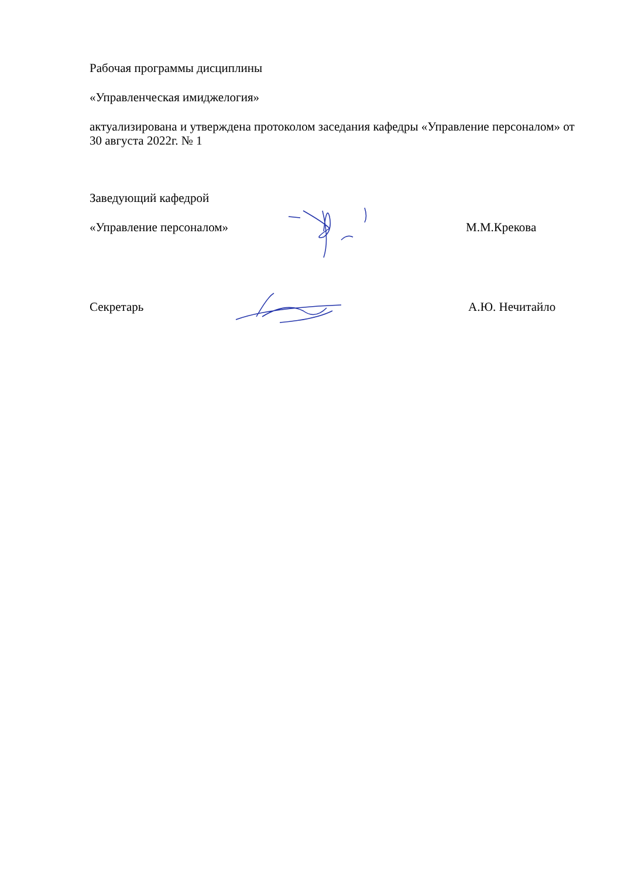Рабочая программы дисциплины
«Управленческая имиджелогия»
актуализирована и утверждена протоколом заседания кафедры «Управление персоналом» от 30 августа 2022г. № 1
Заведующий кафедрой
«Управление персоналом»
М.М.Крекова
Секретарь
А.Ю. Нечитайло